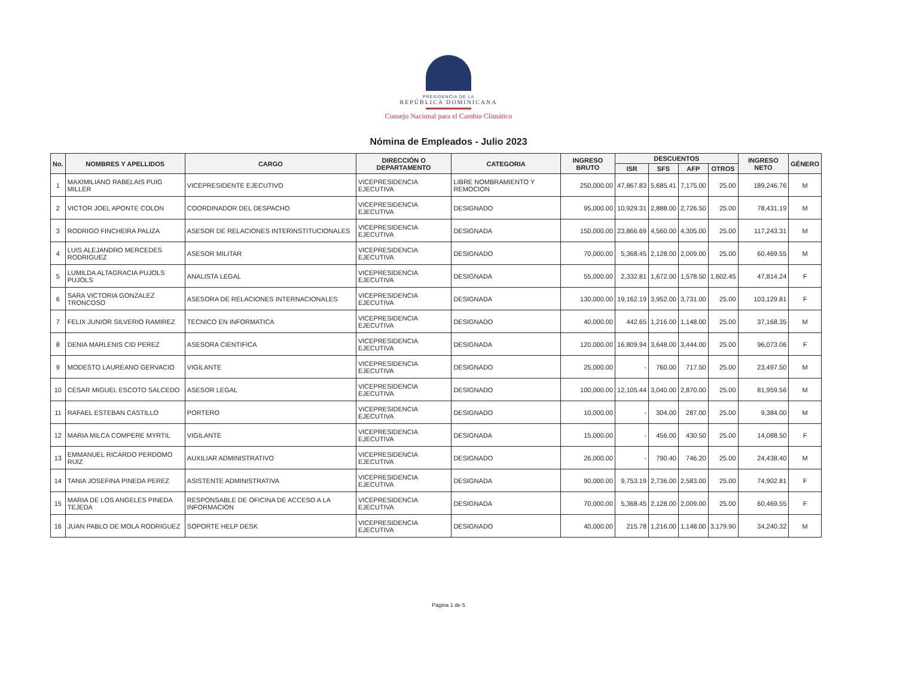PRESIDENCIA DE LA
REPÚBLICA DOMINICANA
Consejo Nacional para el Cambio Climático
Nómina de Empleados - Julio 2023
| No. | NOMBRES Y APELLIDOS | CARGO | DIRECCIÓN O DEPARTAMENTO | CATEGORIA | INGRESO BRUTO | DESCUENTOS | | | | INGRESO NETO | GÉNERO |
| --- | --- | --- | --- | --- | --- | --- | --- | --- | --- | --- | --- |
| | | | | | | ISR | SFS | AFP | OTROS | | |
| 1 | MAXIMILIANO RABELAIS PUIG MILLER | VICEPRESIDENTE EJECUTIVO | VICEPRESIDENCIA EJECUTIVA | LIBRE NOMBRAMIENTO Y REMOCION | 250,000.00 | 47,867.83 | 5,685.41 | 7,175.00 | 25.00 | 189,246.76 | M |
| 2 | VICTOR JOEL APONTE COLON | COORDINADOR DEL DESPACHO | VICEPRESIDENCIA EJECUTIVA | DESIGNADO | 95,000.00 | 10,929.31 | 2,888.00 | 2,726.50 | 25.00 | 78,431.19 | M |
| 3 | RODRIGO FINCHEIRA PALIZA | ASESOR DE RELACIONES INTERINSTITUCIONALES | VICEPRESIDENCIA EJECUTIVA | DESIGNADA | 150,000.00 | 23,866.69 | 4,560.00 | 4,305.00 | 25.00 | 117,243.31 | M |
| 4 | LUIS ALEJANDRO MERCEDES RODRIGUEZ | ASESOR MILITAR | VICEPRESIDENCIA EJECUTIVA | DESIGNADO | 70,000.00 | 5,368.45 | 2,128.00 | 2,009.00 | 25.00 | 60,469.55 | M |
| 5 | LUMILDA ALTAGRACIA PUJOLS PUJOLS | ANALISTA LEGAL | VICEPRESIDENCIA EJECUTIVA | DESIGNADA | 55,000.00 | 2,332.81 | 1,672.00 | 1,578.50 | 1,602.45 | 47,814.24 | F |
| 6 | SARA VICTORIA GONZALEZ TRONCOSO | ASESORA DE RELACIONES INTERNACIONALES | VICEPRESIDENCIA EJECUTIVA | DESIGNADA | 130,000.00 | 19,162.19 | 3,952.00 | 3,731.00 | 25.00 | 103,129.81 | F |
| 7 | FELIX JUNIOR SILVERIO RAMIREZ | TECNICO EN INFORMATICA | VICEPRESIDENCIA EJECUTIVA | DESIGNADO | 40,000.00 | 442.65 | 1,216.00 | 1,148.00 | 25.00 | 37,168.35 | M |
| 8 | DENIA MARLENIS CID PEREZ | ASESORA CIENTIFICA | VICEPRESIDENCIA EJECUTIVA | DESIGNADA | 120,000.00 | 16,809.94 | 3,648.00 | 3,444.00 | 25.00 | 96,073.06 | F |
| 9 | MODESTO LAUREANO GERVACIO | VIGILANTE | VICEPRESIDENCIA EJECUTIVA | DESIGNADO | 25,000.00 | - | 760.00 | 717.50 | 25.00 | 23,497.50 | M |
| 10 | CESAR MIGUEL ESCOTO SALCEDO | ASESOR LEGAL | VICEPRESIDENCIA EJECUTIVA | DESIGNADO | 100,000.00 | 12,105.44 | 3,040.00 | 2,870.00 | 25.00 | 81,959.56 | M |
| 11 | RAFAEL ESTEBAN CASTILLO | PORTERO | VICEPRESIDENCIA EJECUTIVA | DESIGNADO | 10,000.00 | - | 304.00 | 287.00 | 25.00 | 9,384.00 | M |
| 12 | MARIA MILCA COMPERE MYRTIL | VIGILANTE | VICEPRESIDENCIA EJECUTIVA | DESIGNADA | 15,000.00 | - | 456.00 | 430.50 | 25.00 | 14,088.50 | F |
| 13 | EMMANUEL RICARDO PERDOMO RUIZ | AUXILIAR ADMINISTRATIVO | VICEPRESIDENCIA EJECUTIVA | DESIGNADO | 26,000.00 | - | 790.40 | 746.20 | 25.00 | 24,438.40 | M |
| 14 | TANIA JOSEFINA PINEDA PEREZ | ASISTENTE ADMINISTRATIVA | VICEPRESIDENCIA EJECUTIVA | DESIGNADA | 90,000.00 | 9,753.19 | 2,736.00 | 2,583.00 | 25.00 | 74,902.81 | F |
| 15 | MARIA DE LOS ANGELES PINEDA TEJEDA | RESPONSABLE DE OFICINA DE ACCESO A LA INFORMACION | VICEPRESIDENCIA EJECUTIVA | DESIGNADA | 70,000.00 | 5,368.45 | 2,128.00 | 2,009.00 | 25.00 | 60,469.55 | F |
| 16 | JUAN PABLO DE MOLA RODRIGUEZ | SOPORTE HELP DESK | VICEPRESIDENCIA EJECUTIVA | DESIGNADO | 40,000.00 | 215.78 | 1,216.00 | 1,148.00 | 3,179.90 | 34,240.32 | M |
Página 1 de 5